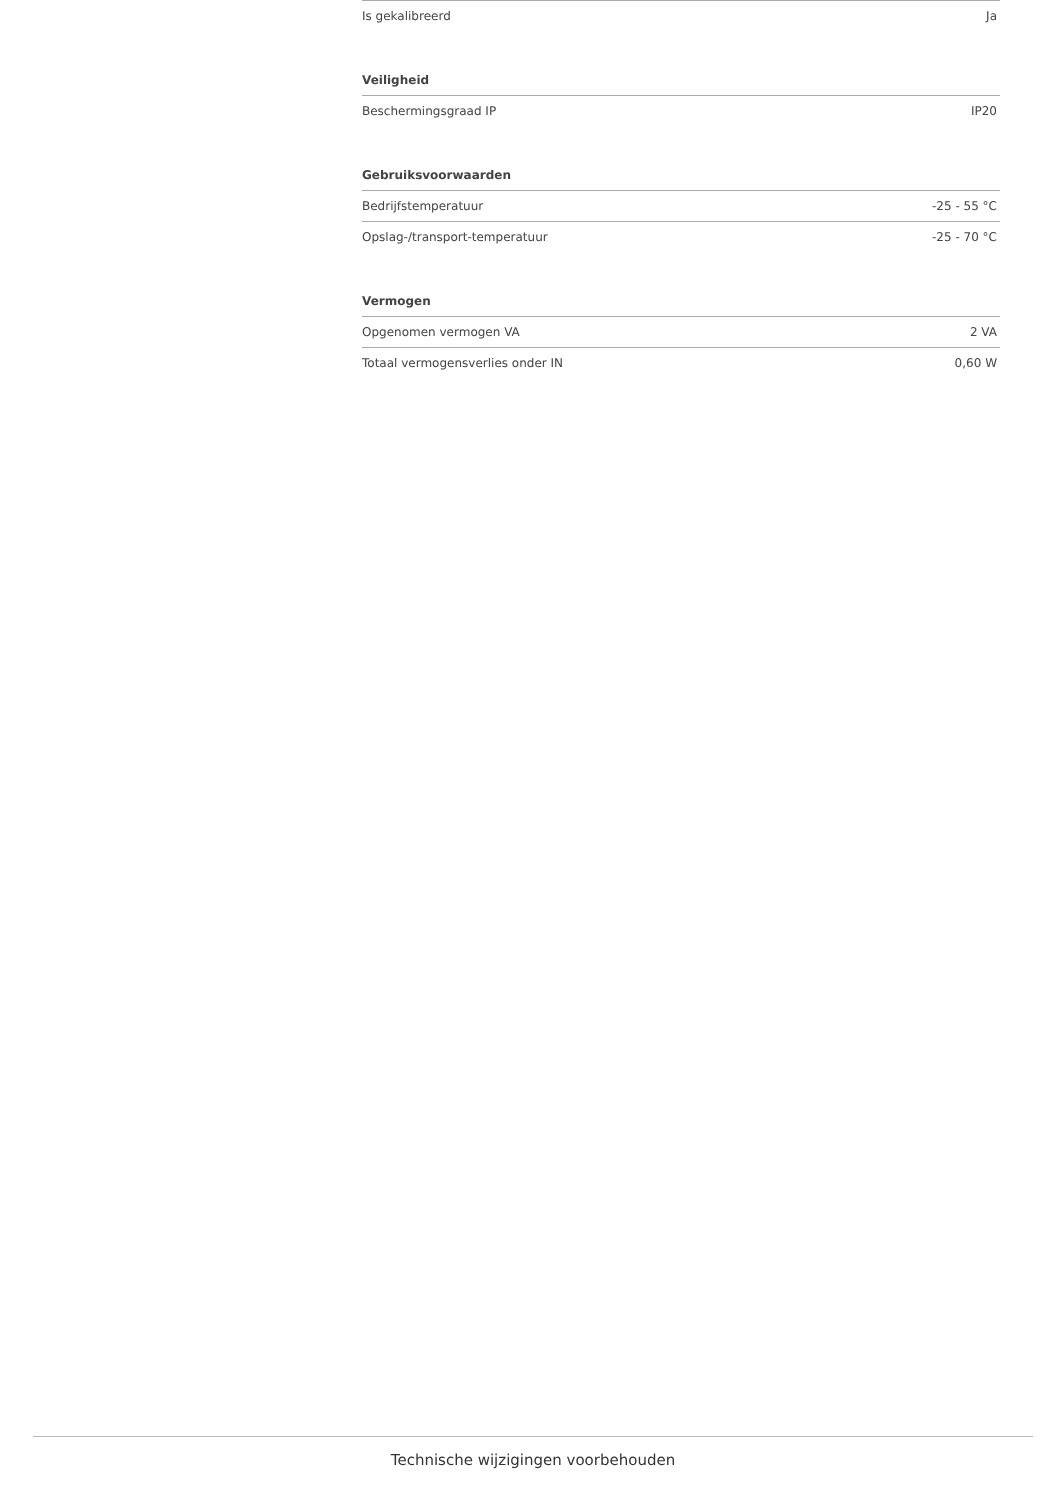| Is gekalibreerd | Ja |
Veiligheid
| Beschermingsgraad IP | IP20 |
Gebruiksvoorwaarden
| Bedrijfstemperatuur | -25 - 55 °C |
| Opslag-/transport-temperatuur | -25 - 70 °C |
Vermogen
| Opgenomen vermogen VA | 2 VA |
| Totaal vermogensverlies onder IN | 0,60 W |
Technische wijzigingen voorbehouden